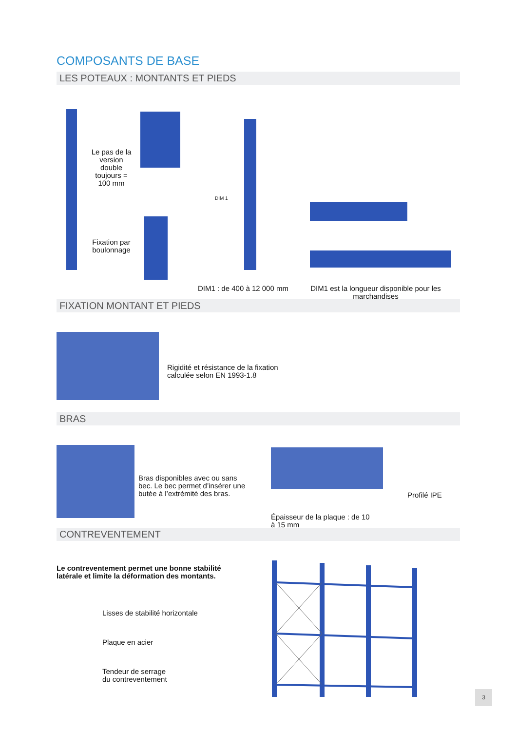COMPOSANTS DE BASE
LES POTEAUX : MONTANTS ET PIEDS
Le pas de la version double toujours = 100 mm
Fixation par boulonnage
DIM 1
DIM1 : de 400 à 12 000 mm
DIM1 est la longueur disponible pour les marchandises
FIXATION MONTANT ET PIEDS
Rigidité et résistance de la fixation
calculée selon EN 1993-1.8
BRAS
Bras disponibles avec ou sans bec. Le bec permet d’insérer une butée à l’extrémité des bras.
Profilé IPE
Épaisseur de la plaque : de 10 à 15 mm
CONTREVENTEMENT
Le contreventement permet une bonne stabilité
latérale et limite la déformation des montants.
Lisses de stabilité horizontale
Plaque en acier
Tendeur de serrage
du contreventement
3